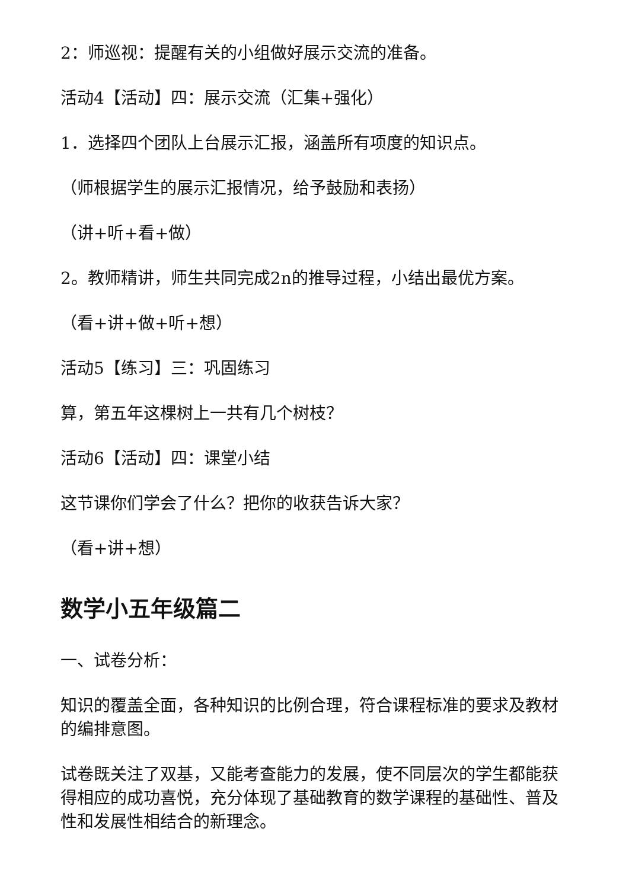2：师巡视：提醒有关的小组做好展示交流的准备。
活动4【活动】四：展示交流（汇集+强化）
1．选择四个团队上台展示汇报，涵盖所有项度的知识点。
（师根据学生的展示汇报情况，给予鼓励和表扬）
（讲+听+看+做）
2。教师精讲，师生共同完成2n的推导过程，小结出最优方案。
（看+讲+做+听+想）
活动5【练习】三：巩固练习
算，第五年这棵树上一共有几个树枝？
活动6【活动】四：课堂小结
这节课你们学会了什么？把你的收获告诉大家？
（看+讲+想）
数学小五年级篇二
一、试卷分析：
知识的覆盖全面，各种知识的比例合理，符合课程标准的要求及教材的编排意图。
试卷既关注了双基，又能考查能力的发展，使不同层次的学生都能获得相应的成功喜悦，充分体现了基础教育的数学课程的基础性、普及性和发展性相结合的新理念。